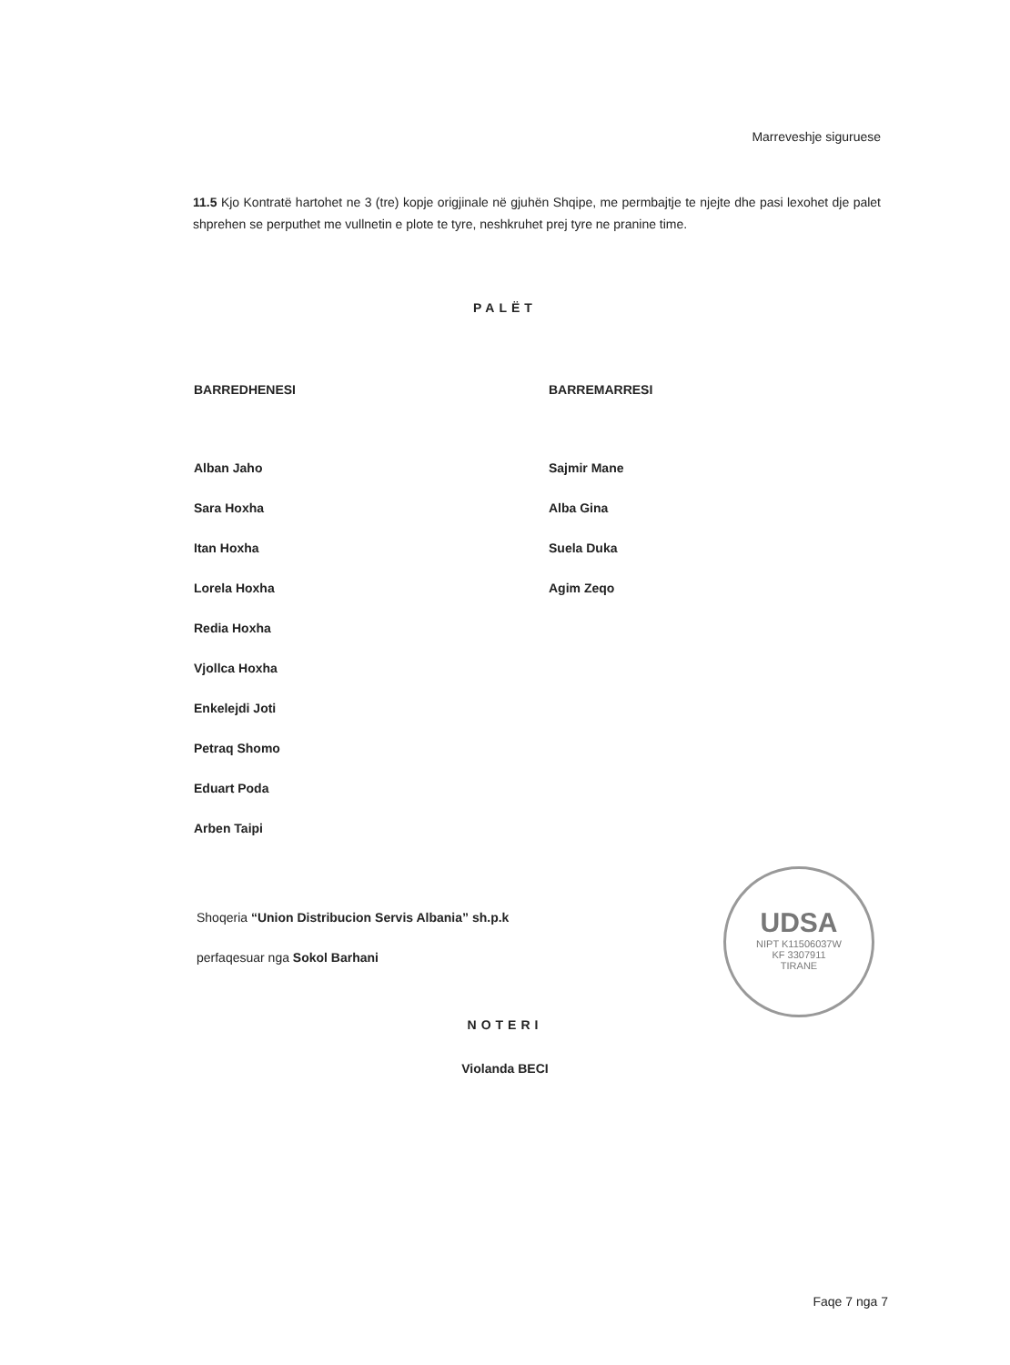Marreveshje siguruese
11.5 Kjo Kontratë hartohet ne 3 (tre) kopje origjinale në gjuhën Shqipe, me permbajtje te njejte dhe pasi lexohet dje palet shprehen se perputhet me vullnetin e plote te tyre, neshkruhet prej tyre ne pranine time.
PALËT
BARREDHENESI
Alban Jaho
Sara Hoxha
Itan Hoxha
Lorela Hoxha
Redia Hoxha
Vjollca Hoxha
Enkelejdi Joti
Petraq Shomo
Eduart Poda
Arben Taipi
BARREMARRESI
Sajmir Mane
Alba Gina
Suela Duka
Agim Zeqo
Shoqeria “Union Distribucion Servis Albania” sh.p.k
perfaqesuar nga Sokol Barhani
UDSA
NIPT K11506037W
KF 3307911
TIRANE
NOTERI
Violanda BECI
Faqe 7 nga 7